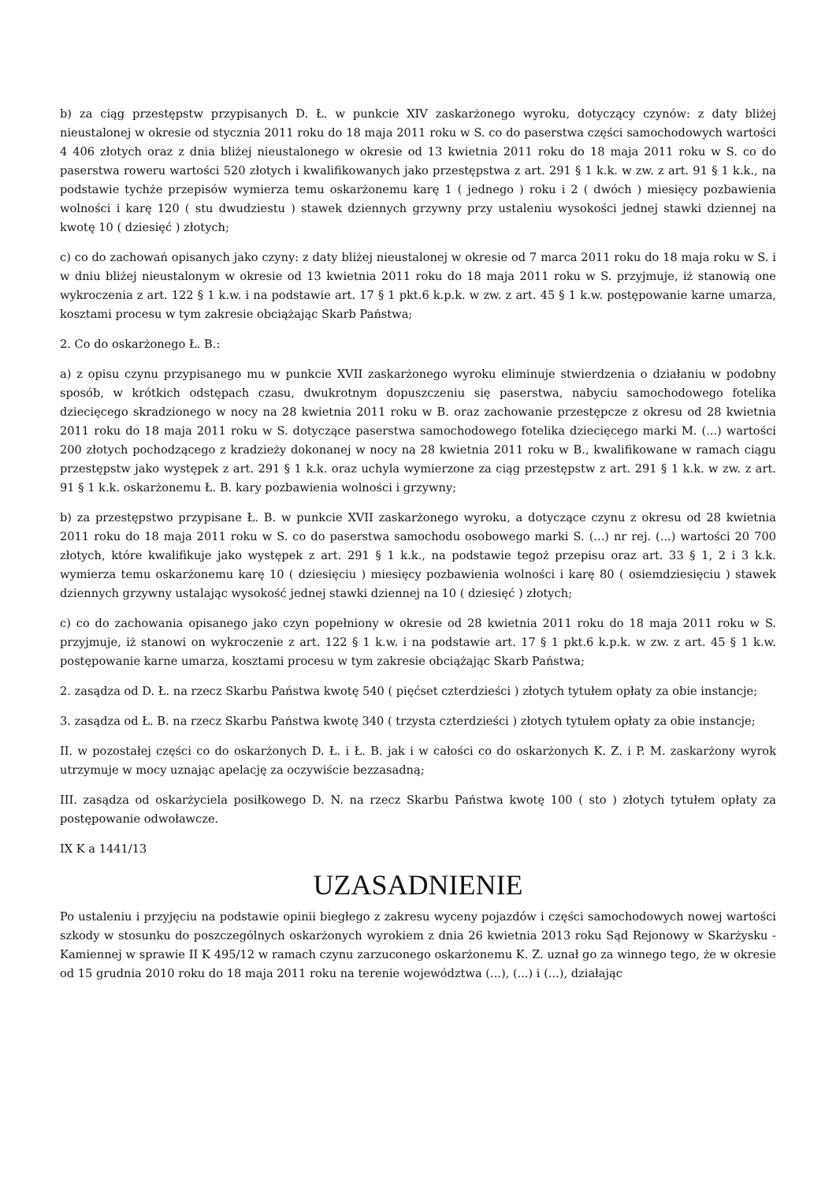b) za ciąg przestępstw przypisanych D. Ł. w punkcie XIV zaskarżonego wyroku, dotyczący czynów: z daty bliżej nieustalonej w okresie od stycznia 2011 roku do 18 maja 2011 roku w S. co do paserstwa części samochodowych wartości 4 406 złotych oraz z dnia bliżej nieustalonego w okresie od 13 kwietnia 2011 roku do 18 maja 2011 roku w S. co do paserstwa roweru wartości 520 złotych i kwalifikowanych jako przestępstwa z art. 291 § 1 k.k. w zw. z art. 91 § 1 k.k., na podstawie tychże przepisów wymierza temu oskarżonemu karę 1 ( jednego ) roku i 2 ( dwóch ) miesięcy pozbawienia wolności i karę 120 ( stu dwudziestu ) stawek dziennych grzywny przy ustaleniu wysokości jednej stawki dziennej na kwotę 10 ( dziesięć ) złotych;
c) co do zachowań opisanych jako czyny: z daty bliżej nieustalonej w okresie od 7 marca 2011 roku do 18 maja roku w S. i w dniu bliżej nieustalonym w okresie od 13 kwietnia 2011 roku do 18 maja 2011 roku w S. przyjmuje, iż stanowią one wykroczenia z art. 122 § 1 k.w. i na podstawie art. 17 § 1 pkt.6 k.p.k. w zw. z art. 45 § 1 k.w. postępowanie karne umarza, kosztami procesu w tym zakresie obciążając Skarb Państwa;
2. Co do oskarżonego Ł. B.:
a) z opisu czynu przypisanego mu w punkcie XVII zaskarżonego wyroku eliminuje stwierdzenia o działaniu w podobny sposób, w krótkich odstępach czasu, dwukrotnym dopuszczeniu się paserstwa, nabyciu samochodowego fotelika dziecięcego skradzionego w nocy na 28 kwietnia 2011 roku w B. oraz zachowanie przestępcze z okresu od 28 kwietnia 2011 roku do 18 maja 2011 roku w S. dotyczące paserstwa samochodowego fotelika dziecięcego marki M. (...) wartości 200 złotych pochodzącego z kradzieży dokonanej w nocy na 28 kwietnia 2011 roku w B., kwalifikowane w ramach ciągu przestępstw jako występek z art. 291 § 1 k.k. oraz uchyla wymierzone za ciąg przestępstw z art. 291 § 1 k.k. w zw. z art. 91 § 1 k.k. oskarżonemu Ł. B. kary pozbawienia wolności i grzywny;
b) za przestępstwo przypisane Ł. B. w punkcie XVII zaskarżonego wyroku, a dotyczące czynu z okresu od 28 kwietnia 2011 roku do 18 maja 2011 roku w S. co do paserstwa samochodu osobowego marki S. (...) nr rej. (...) wartości 20 700 złotych, które kwalifikuje jako występek z art. 291 § 1 k.k., na podstawie tegoż przepisu oraz art. 33 § 1, 2 i 3 k.k. wymierza temu oskarżonemu karę 10 ( dziesięciu ) miesięcy pozbawienia wolności i karę 80 ( osiemdziesięciu ) stawek dziennych grzywny ustalając wysokość jednej stawki dziennej na 10 ( dziesięć ) złotych;
c) co do zachowania opisanego jako czyn popełniony w okresie od 28 kwietnia 2011 roku do 18 maja 2011 roku w S. przyjmuje, iż stanowi on wykroczenie z art. 122 § 1 k.w. i na podstawie art. 17 § 1 pkt.6 k.p.k. w zw. z art. 45 § 1 k.w. postępowanie karne umarza, kosztami procesu w tym zakresie obciążając Skarb Państwa;
2. zasądza od D. Ł. na rzecz Skarbu Państwa kwotę 540 ( pięćset czterdzieści ) złotych tytułem opłaty za obie instancje;
3. zasądza od Ł. B. na rzecz Skarbu Państwa kwotę 340 ( trzysta czterdzieści ) złotych tytułem opłaty za obie instancje;
II. w pozostałej części co do oskarżonych D. Ł. i Ł. B. jak i w całości co do oskarżonych K. Z. i P. M. zaskarżony wyrok utrzymuje w mocy uznając apelację za oczywiście bezzasadną;
III. zasądza od oskarżyciela posiłkowego D. N. na rzecz Skarbu Państwa kwotę 100 ( sto ) złotych tytułem opłaty za postępowanie odwoławcze.
IX K a 1441/13
UZASADNIENIE
Po ustaleniu i przyjęciu na podstawie opinii biegłego z zakresu wyceny pojazdów i części samochodowych nowej wartości szkody w stosunku do poszczególnych oskarżonych wyrokiem z dnia 26 kwietnia 2013 roku Sąd Rejonowy w Skarżysku - Kamiennej w sprawie II K 495/12 w ramach czynu zarzuconego oskarżonemu K. Z. uznał go za winnego tego, że w okresie od 15 grudnia 2010 roku do 18 maja 2011 roku na terenie województwa (...), (...) i (...), działając